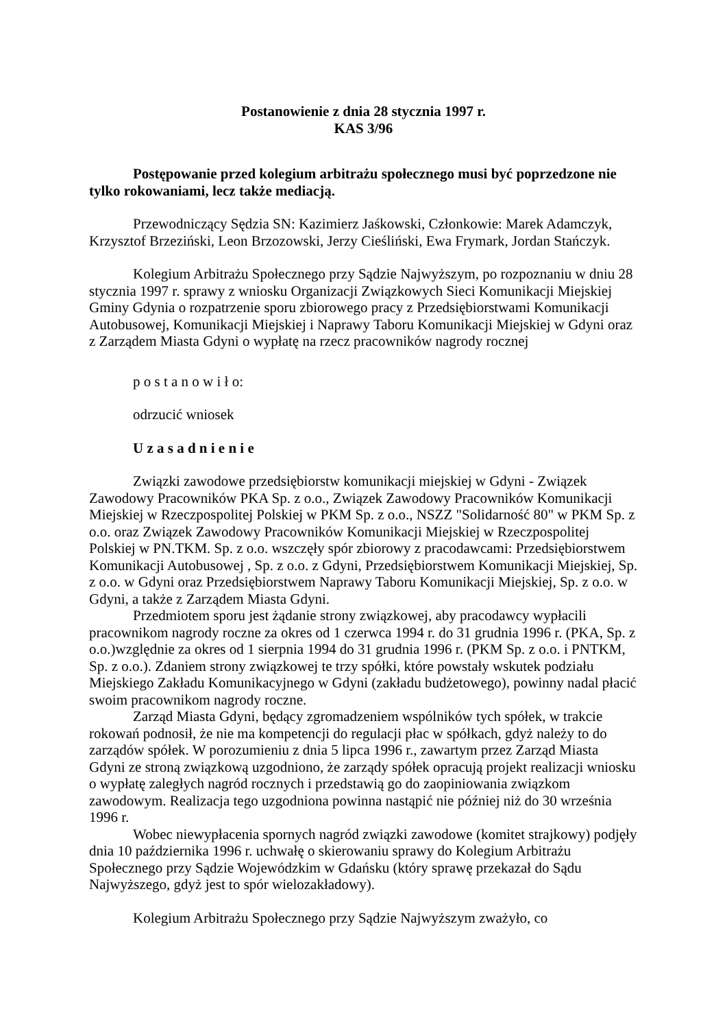Postanowienie z dnia 28 stycznia 1997 r.
KAS 3/96
Postępowanie przed kolegium arbitrażu społecznego musi być poprzedzone nie tylko rokowaniami, lecz także mediacją.
Przewodniczący Sędzia SN: Kazimierz Jaśkowski, Członkowie: Marek Adamczyk, Krzysztof Brzeziński, Leon Brzozowski, Jerzy Cieśliński, Ewa Frymark, Jordan Stańczyk.
Kolegium Arbitrażu Społecznego przy Sądzie Najwyższym, po rozpoznaniu w dniu 28 stycznia 1997 r. sprawy z wniosku Organizacji Związkowych Sieci Komunikacji Miejskiej Gminy Gdynia o rozpatrzenie sporu zbiorowego pracy z Przedsiębiorstwami Komunikacji Autobusowej, Komunikacji Miejskiej i Naprawy Taboru Komunikacji Miejskiej w Gdyni oraz z Zarządem Miasta Gdyni o wypłatę na rzecz pracowników nagrody rocznej
p o s t a n o w i ł o:
odrzucić wniosek
U z a s a d n i e n i e
Związki zawodowe przedsiębiorstw komunikacji miejskiej w Gdyni - Związek Zawodowy Pracowników PKA Sp. z o.o., Związek Zawodowy Pracowników Komunikacji Miejskiej w Rzeczpospolitej Polskiej w PKM Sp. z o.o., NSZZ "Solidarność 80" w PKM Sp. z o.o. oraz Związek Zawodowy Pracowników Komunikacji Miejskiej w Rzeczpospolitej Polskiej w PN.TKM. Sp. z o.o. wszczęły spór zbiorowy z pracodawcami: Przedsiębiorstwem Komunikacji Autobusowej , Sp. z o.o. z Gdyni, Przedsiębiorstwem Komunikacji Miejskiej, Sp. z o.o. w Gdyni oraz Przedsiębiorstwem Naprawy Taboru Komunikacji Miejskiej, Sp. z o.o. w Gdyni, a także z Zarządem Miasta Gdyni.
Przedmiotem sporu jest żądanie strony związkowej, aby pracodawcy wypłacili pracownikom nagrody roczne za okres od 1 czerwca 1994 r. do 31 grudnia 1996 r. (PKA, Sp. z o.o.)względnie za okres od 1 sierpnia 1994 do 31 grudnia 1996 r. (PKM Sp. z o.o. i PNTKM, Sp. z o.o.). Zdaniem strony związkowej te trzy spółki, które powstały wskutek podziału Miejskiego Zakładu Komunikacyjnego w Gdyni (zakładu budżetowego), powinny nadal płacić swoim pracownikom nagrody roczne.
Zarząd Miasta Gdyni, będący zgromadzeniem wspólników tych spółek, w trakcie rokowań podnosił, że nie ma kompetencji do regulacji płac w spółkach, gdyż należy to do zarządów spółek. W porozumieniu z dnia 5 lipca 1996 r., zawartym przez Zarząd Miasta Gdyni ze stroną związkową uzgodniono, że zarządy spółek opracują projekt realizacji wniosku o wypłatę zaległych nagród rocznych i przedstawią go do zaopiniowania związkom zawodowym. Realizacja tego uzgodniona powinna nastąpić nie później niż do 30 września 1996 r.
Wobec niewypłacenia spornych nagród związki zawodowe (komitet strajkowy) podjęły dnia 10 października 1996 r. uchwałę o skierowaniu sprawy do Kolegium Arbitrażu Społecznego przy Sądzie Wojewódzkim w Gdańsku (który sprawę przekazał do Sądu Najwyższego, gdyż jest to spór wielozakładowy).
Kolegium Arbitrażu Społecznego przy Sądzie Najwyższym zważyło, co